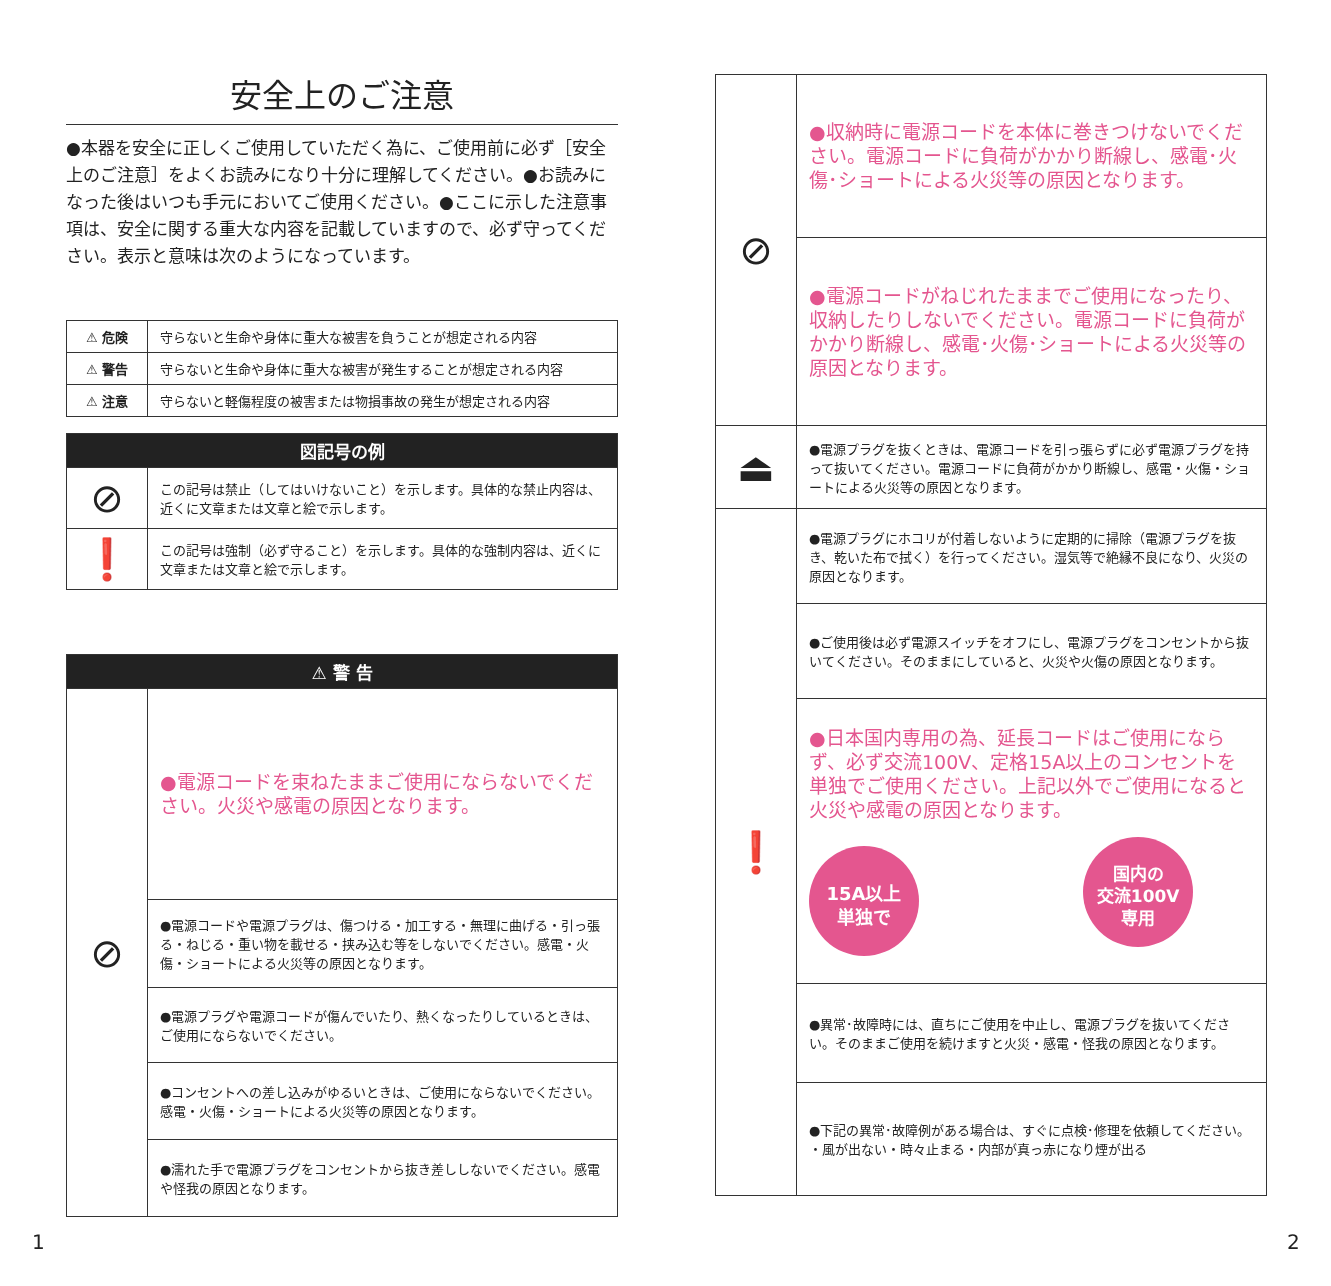安全上のご注意
●本器を安全に正しくご使用していただく為に、ご使用前に必ず［安全上のご注意］をよくお読みになり十分に理解してください。●お読みになった後はいつも手元においてご使用ください。●ここに示した注意事項は、安全に関する重大な内容を記載していますので、必ず守ってください。表示と意味は次のようになっています。
| ⚠ 危険 | 守らないと生命や身体に重大な被害を負うことが想定される内容 |
| ⚠ 警告 | 守らないと生命や身体に重大な被害が発生することが想定される内容 |
| ⚠ 注意 | 守らないと軽傷程度の被害または物損事故の発生が想定される内容 |
| 図記号の例 | |
| --- | --- |
| ⊘ | この記号は禁止（してはいけないこと）を示します。具体的な禁止内容は、近くに文章または文章と絵で示します。 |
| ❗ | この記号は強制（必ず守ること）を示します。具体的な強制内容は、近くに文章または文章と絵で示します。 |
| ⚠ 警 告 | |
| --- | --- |
| ⊘ | ●電源コードを束ねたままご使用にならないでください。火災や感電の原因となります。 |
| | ●電源コードや電源プラグは、傷つける・加工する・無理に曲げる・引っ張る・ねじる・重い物を載せる・挟み込む等をしないでください。感電・火傷・ショートによる火災等の原因となります。 |
| | ●電源プラグや電源コードが傷んでいたり、熱くなったりしているときは、ご使用にならないでください。 |
| | ●コンセントへの差し込みがゆるいときは、ご使用にならないでください。感電・火傷・ショートによる火災等の原因となります。 |
| | ●濡れた手で電源プラグをコンセントから抜き差ししないでください。感電や怪我の原因となります。 |
| ⊘ | ●収納時に電源コードを本体に巻きつけないでください。電源コードに負荷がかかり断線し、感電･火傷･ショートによる火災等の原因となります。 |
| | ●電源コードがねじれたままでご使用になったり、収納したりしないでください。電源コードに負荷がかかり断線し、感電･火傷･ショートによる火災等の原因となります。 |
| ⏏ | ●電源プラグを抜くときは、電源コードを引っ張らずに必ず電源プラグを持って抜いてください。電源コードに負荷がかかり断線し、感電・火傷・ショートによる火災等の原因となります。 |
| ❗ | ●電源プラグにホコリが付着しないように定期的に掃除（電源プラグを抜き、乾いた布で拭く）を行ってください。湿気等で絶縁不良になり、火災の原因となります。 |
| | ●ご使用後は必ず電源スイッチをオフにし、電源プラグをコンセントから抜いてください。そのままにしていると、火災や火傷の原因となります。 |
| | ●日本国内専用の為、延長コードはご使用にならず、必ず交流100V、定格15A以上のコンセントを単独でご使用ください。上記以外でご使用になると火災や感電の原因となります。 15A以上 単独で 国内の 交流100V 専用 |
| | ●異常･故障時には、直ちにご使用を中止し、電源プラグを抜いてください。そのままご使用を続けますと火災・感電・怪我の原因となります。 |
| | ●下記の異常･故障例がある場合は、すぐに点検･修理を依頼してください。 ・風が出ない・時々止まる・内部が真っ赤になり煙が出る |
1 2